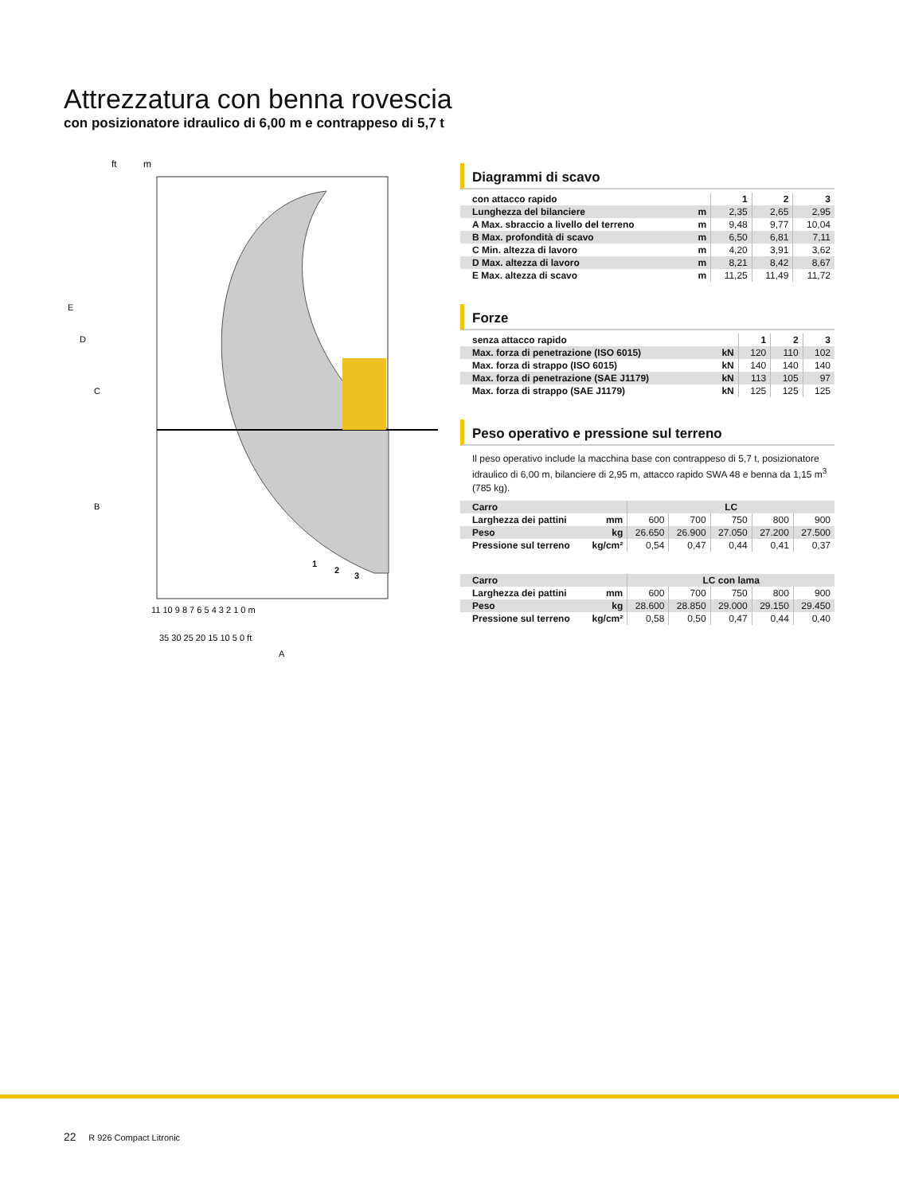Attrezzatura con benna rovescia
con posizionatore idraulico di 6,00 m e contrappeso di 5,7 t
ft
m
E
D
C
B
A
11 10 9 8 7 6 5 4 3 2 1 0 m
35 30 25 20 15 10 5 0 ft
1
2
3
Diagrammi di scavo
| con attacco rapido | | 1 | 2 | 3 |
| --- | --- | --- | --- | --- |
| Lunghezza del bilanciere | m | 2,35 | 2,65 | 2,95 |
| A Max. sbraccio a livello del terreno | m | 9,48 | 9,77 | 10,04 |
| B Max. profondità di scavo | m | 6,50 | 6,81 | 7,11 |
| C Min. altezza di lavoro | m | 4,20 | 3,91 | 3,62 |
| D Max. altezza di lavoro | m | 8,21 | 8,42 | 8,67 |
| E Max. altezza di scavo | m | 11,25 | 11,49 | 11,72 |
Forze
| senza attacco rapido | | 1 | 2 | 3 |
| --- | --- | --- | --- | --- |
| Max. forza di penetrazione (ISO 6015) | kN | 120 | 110 | 102 |
| Max. forza di strappo (ISO 6015) | kN | 140 | 140 | 140 |
| Max. forza di penetrazione (SAE J1179) | kN | 113 | 105 | 97 |
| Max. forza di strappo (SAE J1179) | kN | 125 | 125 | 125 |
Peso operativo e pressione sul terreno
Il peso operativo include la macchina base con contrappeso di 5,7 t, posizionatore idraulico di 6,00 m, bilanciere di 2,95 m, attacco rapido SWA 48 e benna da 1,15 m<sup>3</sup> (785 kg).
| Carro | | LC | | | | |
| --- | --- | --- | --- | --- | --- | --- |
| Larghezza dei pattini | mm | 600 | 700 | 750 | 800 | 900 |
| Peso | kg | 26.650 | 26.900 | 27.050 | 27.200 | 27.500 |
| Pressione sul terreno | kg/cm² | 0,54 | 0,47 | 0,44 | 0,41 | 0,37 |
| Carro | | LC con lama | | | | |
| --- | --- | --- | --- | --- | --- | --- |
| Larghezza dei pattini | mm | 600 | 700 | 750 | 800 | 900 |
| Peso | kg | 28.600 | 28.850 | 29.000 | 29.150 | 29.450 |
| Pressione sul terreno | kg/cm² | 0,58 | 0,50 | 0,47 | 0,44 | 0,40 |
22 R 926 Compact Litronic